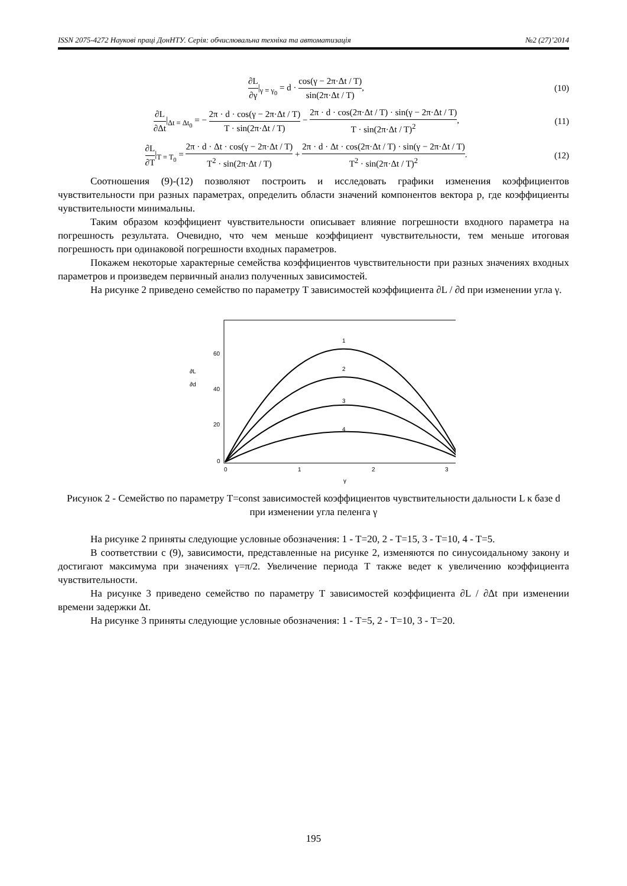ISSN 2075-4272 Наукові праці ДонНТУ. Серія: обчислювальна техніка та автоматизація №2 (27)’2014
∂L ∂γ|<sub>γ = γ<sub>0</sub></sub> = d · cos(γ − 2π·Δt / T) sin(2π·Δt / T), (10)
∂L ∂Δt|<sub>Δt = Δt<sub>0</sub></sub> = − 2π · d · cos(γ − 2π·Δt / T) T · sin(2π·Δt / T) − 2π · d · cos(2π·Δt / T) · sin(γ − 2π·Δt / T) T · sin(2π·Δt / T)<sup>2</sup>, (11)
∂L ∂T|<sub>T = T<sub>0</sub></sub> = 2π · d · Δt · cos(γ − 2π·Δt / T) T<sup>2</sup> · sin(2π·Δt / T) + 2π · d · Δt · cos(2π·Δt / T) · sin(γ − 2π·Δt / T) T<sup>2</sup> · sin(2π·Δt / T)<sup>2</sup>. (12)
Соотношения (9)-(12) позволяют построить и исследовать графики изменения коэффициентов чувствительности при разных параметрах, определить области значений компонентов вектора p, где коэффициенты чувствительности минимальны.
Таким образом коэффициент чувствительности описывает влияние погрешности входного параметра на погрешность результата. Очевидно, что чем меньше коэффициент чувствительности, тем меньше итоговая погрешность при одинаковой погрешности входных параметров.
Покажем некоторые характерные семейства коэффициентов чувствительности при разных значениях входных параметров и произведем первичный анализ полученных зависимостей.
На рисунке 2 приведено семейство по параметру T зависимостей коэффициента ∂L / ∂d при изменении угла γ.
∂L
∂d
60
40
20
0
0
1
2
3
γ
1
2
3
4
Рисунок 2 - Семейство по параметру T=const зависимостей коэффициентов чувствительности дальности L к базе d при изменении угла пеленга γ
На рисунке 2 приняты следующие условные обозначения: 1 - T=20, 2 - T=15, 3 - T=10, 4 - T=5.
В соответствии с (9), зависимости, представленные на рисунке 2, изменяются по синусоидальному закону и достигают максимума при значениях γ=π/2. Увеличение периода T также ведет к увеличению коэффициента чувствительности.
На рисунке 3 приведено семейство по параметру T зависимостей коэффициента ∂L / ∂Δt при изменении времени задержки Δt.
На рисунке 3 приняты следующие условные обозначения: 1 - T=5, 2 - T=10, 3 - T=20.
195